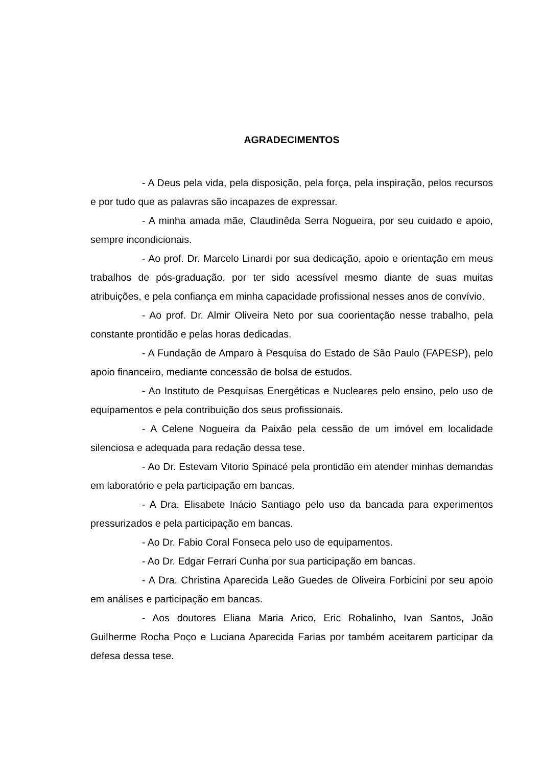AGRADECIMENTOS
- A Deus pela vida, pela disposição, pela força, pela inspiração, pelos recursos e por tudo que as palavras são incapazes de expressar.
- A minha amada mãe, Claudinêda Serra Nogueira, por seu cuidado e apoio, sempre incondicionais.
- Ao prof. Dr. Marcelo Linardi por sua dedicação, apoio e orientação em meus trabalhos de pós-graduação, por ter sido acessível mesmo diante de suas muitas atribuições, e pela confiança em minha capacidade profissional nesses anos de convívio.
- Ao prof. Dr. Almir Oliveira Neto por sua coorientação nesse trabalho, pela constante prontidão e pelas horas dedicadas.
- A Fundação de Amparo à Pesquisa do Estado de São Paulo (FAPESP), pelo apoio financeiro, mediante concessão de bolsa de estudos.
- Ao Instituto de Pesquisas Energéticas e Nucleares pelo ensino, pelo uso de equipamentos e pela contribuição dos seus profissionais.
- A Celene Nogueira da Paixão pela cessão de um imóvel em localidade silenciosa e adequada para redação dessa tese.
- Ao Dr. Estevam Vitorio Spinacé pela prontidão em atender minhas demandas em laboratório e pela participação em bancas.
- A Dra. Elisabete Inácio Santiago pelo uso da bancada para experimentos pressurizados e pela participação em bancas.
- Ao Dr. Fabio Coral Fonseca pelo uso de equipamentos.
- Ao Dr. Edgar Ferrari Cunha por sua participação em bancas.
- A Dra. Christina Aparecida Leão Guedes de Oliveira Forbicini por seu apoio em análises e participação em bancas.
- Aos doutores Eliana Maria Arico, Eric Robalinho, Ivan Santos, João Guilherme Rocha Poço e Luciana Aparecida Farias por também aceitarem participar da defesa dessa tese.